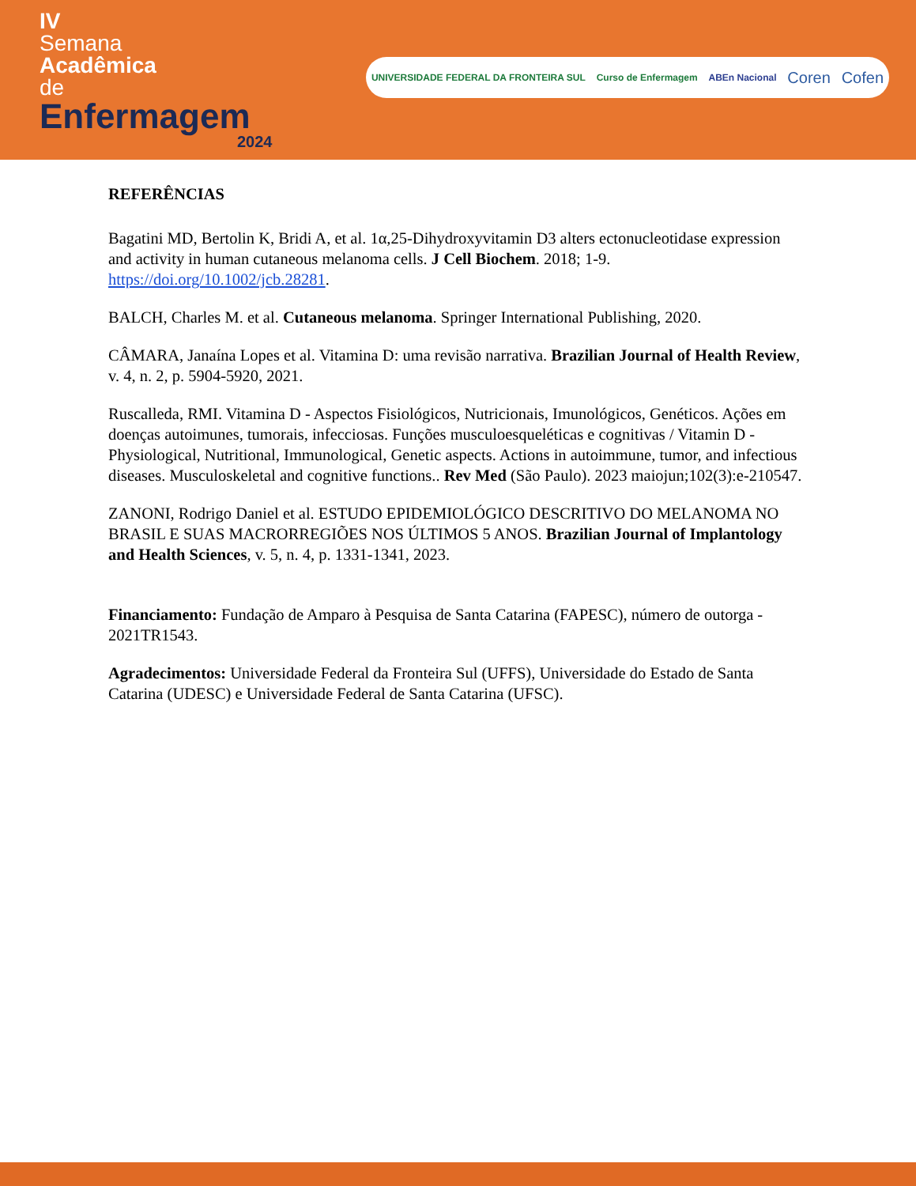IV
Semana
Acadêmica
de
Enfermagem
2024
UNIVERSIDADE FEDERAL DA FRONTEIRA SUL Curso de Enfermagem ABEn Nacional Coren Cofen
REFERÊNCIAS
Bagatini MD, Bertolin K, Bridi A, et al. 1α,25-Dihydroxyvitamin D3 alters ectonucleotidase expression and activity in human cutaneous melanoma cells. J Cell Biochem. 2018; 1-9. https://doi.org/10.1002/jcb.28281.
BALCH, Charles M. et al. Cutaneous melanoma. Springer International Publishing, 2020.
CÂMARA, Janaína Lopes et al. Vitamina D: uma revisão narrativa. Brazilian Journal of Health Review, v. 4, n. 2, p. 5904-5920, 2021.
Ruscalleda, RMI. Vitamina D - Aspectos Fisiológicos, Nutricionais, Imunológicos, Genéticos. Ações em doenças autoimunes, tumorais, infecciosas. Funções musculoesqueléticas e cognitivas / Vitamin D - Physiological, Nutritional, Immunological, Genetic aspects. Actions in autoimmune, tumor, and infectious diseases. Musculoskeletal and cognitive functions.. Rev Med (São Paulo). 2023 maiojun;102(3):e-210547.
ZANONI, Rodrigo Daniel et al. ESTUDO EPIDEMIOLÓGICO DESCRITIVO DO MELANOMA NO BRASIL E SUAS MACRORREGIÕES NOS ÚLTIMOS 5 ANOS. Brazilian Journal of Implantology and Health Sciences, v. 5, n. 4, p. 1331-1341, 2023.
Financiamento: Fundação de Amparo à Pesquisa de Santa Catarina (FAPESC), número de outorga - 2021TR1543.
Agradecimentos: Universidade Federal da Fronteira Sul (UFFS), Universidade do Estado de Santa Catarina (UDESC) e Universidade Federal de Santa Catarina (UFSC).